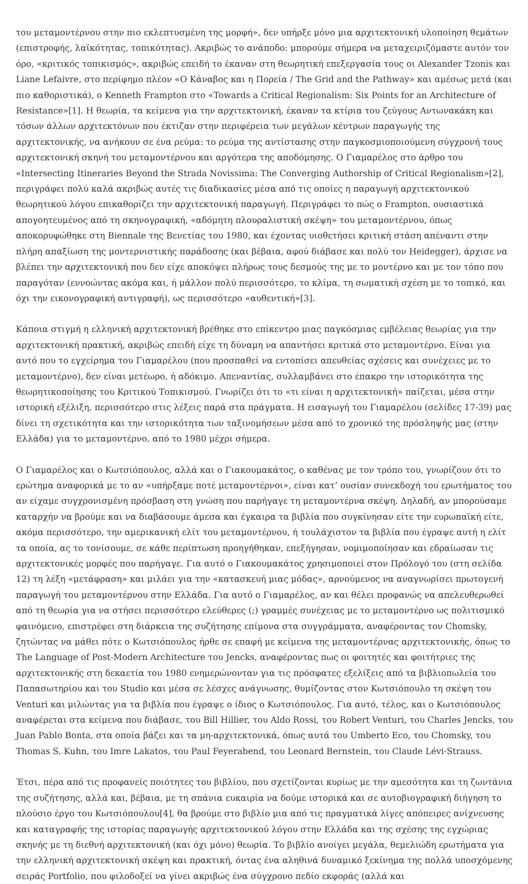του μεταμοντέρνου στην πιο εκλεπτυσμένη της μορφή», δεν υπήρξε μόνο μια αρχιτεκτονική υλοποίηση θεμάτων (επιστροφής, λαϊκότητας, τοπικότητας). Ακριβώς το ανάποδο: μπορούμε σήμερα να μεταχειριζόμαστε αυτόν τον όρο, «κριτικός τοπικισμός», ακριβώς επειδή το έκαναν στη θεωρητική επεξεργασία τους οι Alexander Tzonis και Liane Lefaivre, στο περίφημο πλέον «Ο Κάναβος και η Πορεία / The Grid and the Pathway» και αμέσως μετά (και πιο καθοριστικά), ο Kenneth Frampton στο «Towards a Critical Regionalism: Six Points for an Architecture of Resistance»[1]. Η θεωρία, τα κείμενα για την αρχιτεκτονική, έκαναν τα κτίρια του ζεύγους Αντωνακάκη και τόσων άλλων αρχιτεκτόνων που έκτιζαν στην περιφέρεια των μεγάλων κέντρων παραγωγής της αρχιτεκτονικής, να ανήκουν σε ένα ρεύμα: το ρεύμα της αντίστασης στην παγκοσμιοποιούμενη σύγχρονή τους αρχιτεκτονική σκηνή του μεταμοντέρνου και αργότερα της αποδόμησης. Ο Γιαμαρέλος στο άρθρο του «Intersecting Itineraries Beyond the Strada Novissima: The Converging Authorship of Critical Regionalism»[2], περιγράφει πολύ καλά ακριβώς αυτές τις διαδικασίες μέσα από τις οποίες η παραγωγή αρχιτεκτονικού θεωρητικού λόγου επικαθορίζει την αρχιτεκτονική παραγωγή. Περιγράφει το πώς ο Frampton, ουσιαστικά απογοητευμένος από τη σκηνογραφική, «αδόμητη πλουραλιστική σκέψη» του μεταμοντέρνου, όπως αποκορυφώθηκε στη Biennale της Βενετίας του 1980, και έχοντας υιοθετήσει κριτική στάση απέναντι στην πλήρη απαξίωση της μοντερνιστικής παράδοσης (και βέβαια, αφού διάβασε και πολύ τον Heidegger), άρχισε να βλέπει την αρχιτεκτονική που δεν είχε αποκόψει πλήρως τους δεσμούς της με το μοντέρνο και με τον τόπο που παραγόταν (εννοώντας ακόμα και, ή μάλλον πολύ περισσότερο, το κλίμα, τη σωματική σχέση με το τοπικό, και όχι την εικονογραφική αντιγραφή), ως περισσότερο «αυθεντική»[3].
Κάποια στιγμή η ελληνική αρχιτεκτονική βρέθηκε στο επίκεντρο μιας παγκόσμιας εμβέλειας θεωρίας για την αρχιτεκτονική πρακτική, ακριβώς επειδή είχε τη δύναμη να απαντήσει κριτικά στο μεταμοντέρνο. Είναι για αυτό που το εγχείρημα του Γιαμαρέλου (που προσπαθεί να εντοπίσει απευθείας σχέσεις και συνέχειες με το μεταμοντέρνο), δεν είναι μετέωρο, ή αδόκιμο. Απεναντίας, συλλαμβάνει στο έπακρο την ιστορικότητα της θεωρητικοποίησης του Κριτικού Τοπικισμού. Γνωρίζει ότι το «τι είναι η αρχιτεκτονική» παίζεται, μέσα στην ιστορική εξέλιξη, περισσότερο στις λέξεις παρά στα πράγματα. Η εισαγωγή του Γιαμαρέλου (σελίδες 17-39) μας δίνει τη σχετικότητα και την ιστορικότητα των ταξινομήσεων μέσα από το χρονικό της πρόσληψής μας (στην Ελλάδα) για το μεταμοντέρνο, από το 1980 μέχρι σήμερα.
Ο Γιαμαρέλος και ο Κωτσιόπουλος, αλλά και ο Γιακουμακάτος, ο καθένας με τον τρόπο του, γνωρίζουν ότι το ερώτημα αναφορικά με το αν «υπήρξαμε ποτέ μεταμοντέρνοι», είναι κατ’ ουσίαν συνεκδοχή του ερωτήματος του αν είχαμε συγχρονισμένη πρόσβαση στη γνώση που παρήγαγε τη μεταμοντέρνα σκέψη. Δηλαδή, αν μπορούσαμε καταρχήν να βρούμε και να διαβάσουμε άμεσα και έγκαιρα τα βιβλία που συγκίνησαν είτε την ευρωπαϊκή είτε, ακόμα περισσότερο, την αμερικανική ελίτ του μεταμοντέρνου, ή τουλάχιστον τα βιβλία που έγραψε αυτή η ελίτ τα οποία, ας το τονίσουμε, σε κάθε περίπτωση προηγήθηκαν, επεξήγησαν, νομιμοποίησαν και εδραίωσαν τις αρχιτεκτονικές μορφές που παρήγαγε. Για αυτό ο Γιακουμακάτος χρησιμοποιεί στον Πρόλογό του (στη σελίδα 12) τη λέξη «μετάφραση» και μιλάει για την «κατασκευή μιας μόδας», αρνούμενος να αναγνωρίσει πρωτογενή παραγωγή του μεταμοντέρνου στην Ελλάδα. Για αυτό ο Γιαμαρέλος, αν και θέλει προφανώς να απελευθερωθεί από τη θεωρία για να στήσει περισσότερο ελεύθερες (;) γραμμές συνέχειας με το μεταμοντέρνο ως πολιτισμικό φαινόμενο, επιστρέφει στη διάρκεια της συζήτησης επίμονα στα συγγράμματα, αναφέροντας τον Chomsky, ζητώντας να μάθει πότε ο Κωτσιόπουλος ήρθε σε επαφή με κείμενα της μεταμοντέρνας αρχιτεκτονικής, όπως το The Language of Post-Modern Architecture του Jencks, αναφέροντας πως οι φοιτητές και φοιτήτριες της αρχιτεκτονικής στη δεκαετία του 1980 ενημερώνονταν για τις πρόσφατες εξελίξεις από τα βιβλιοπωλεία του Παπασωτηρίου και του Studio και μέσα σε λέσχες ανάγνωσης, θυμίζοντας στον Κωτσιόπουλο τη σκέψη του Venturi και μιλώντας για τα βιβλία που έγραψε ο ίδιος ο Κωτσιόπουλος. Για αυτό, τέλος, και ο Κωτσιόπουλος αναφέρεται στα κείμενα που διάβασε, του Bill Hillier, του Aldo Rossi, του Robert Venturi, του Charles Jencks, του Juan Pablo Bonta, στα οποία βάζει και τα μη-αρχιτεκτονικά, όπως αυτά του Umberto Eco, του Chomsky, του Thomas S. Kuhn, του Imre Lakatos, του Paul Feyerabend, του Leonard Bernstein, του Claude Lévi-Strauss.
Έτσι, πέρα από τις προφανείς ποιότητες του βιβλίου, που σχετίζονται κυρίως με την αμεσότητα και τη ζωντάνια της συζήτησης, αλλά και, βέβαια, με τη σπάνια ευκαιρία να δούμε ιστορικά και σε αυτοβιογραφική διήγηση το πλούσιο έργο του Κωτσιόπουλου[4], θα βρούμε στο βιβλίο μια από τις πραγματικά λίγες απόπειρες ανίχνευσης και καταγραφής της ιστορίας παραγωγής αρχιτεκτονικού λόγου στην Ελλάδα και της σχέσης της εγχώριας σκηνής με τη διεθνή αρχιτεκτονική (και όχι μόνο) θεωρία. Το βιβλίο ανοίγει μεγάλα, θεμελιώδη ερωτήματα για την ελληνική αρχιτεκτονική σκέψη και πρακτική, όντας ένα αληθινά δυναμικό ξεκίνημα της πολλά υποσχόμενης σειράς Portfolio, που φιλοδοξεί να γίνει ακριβώς ένα σύγχρονο πεδίο εκφοράς (αλλά και